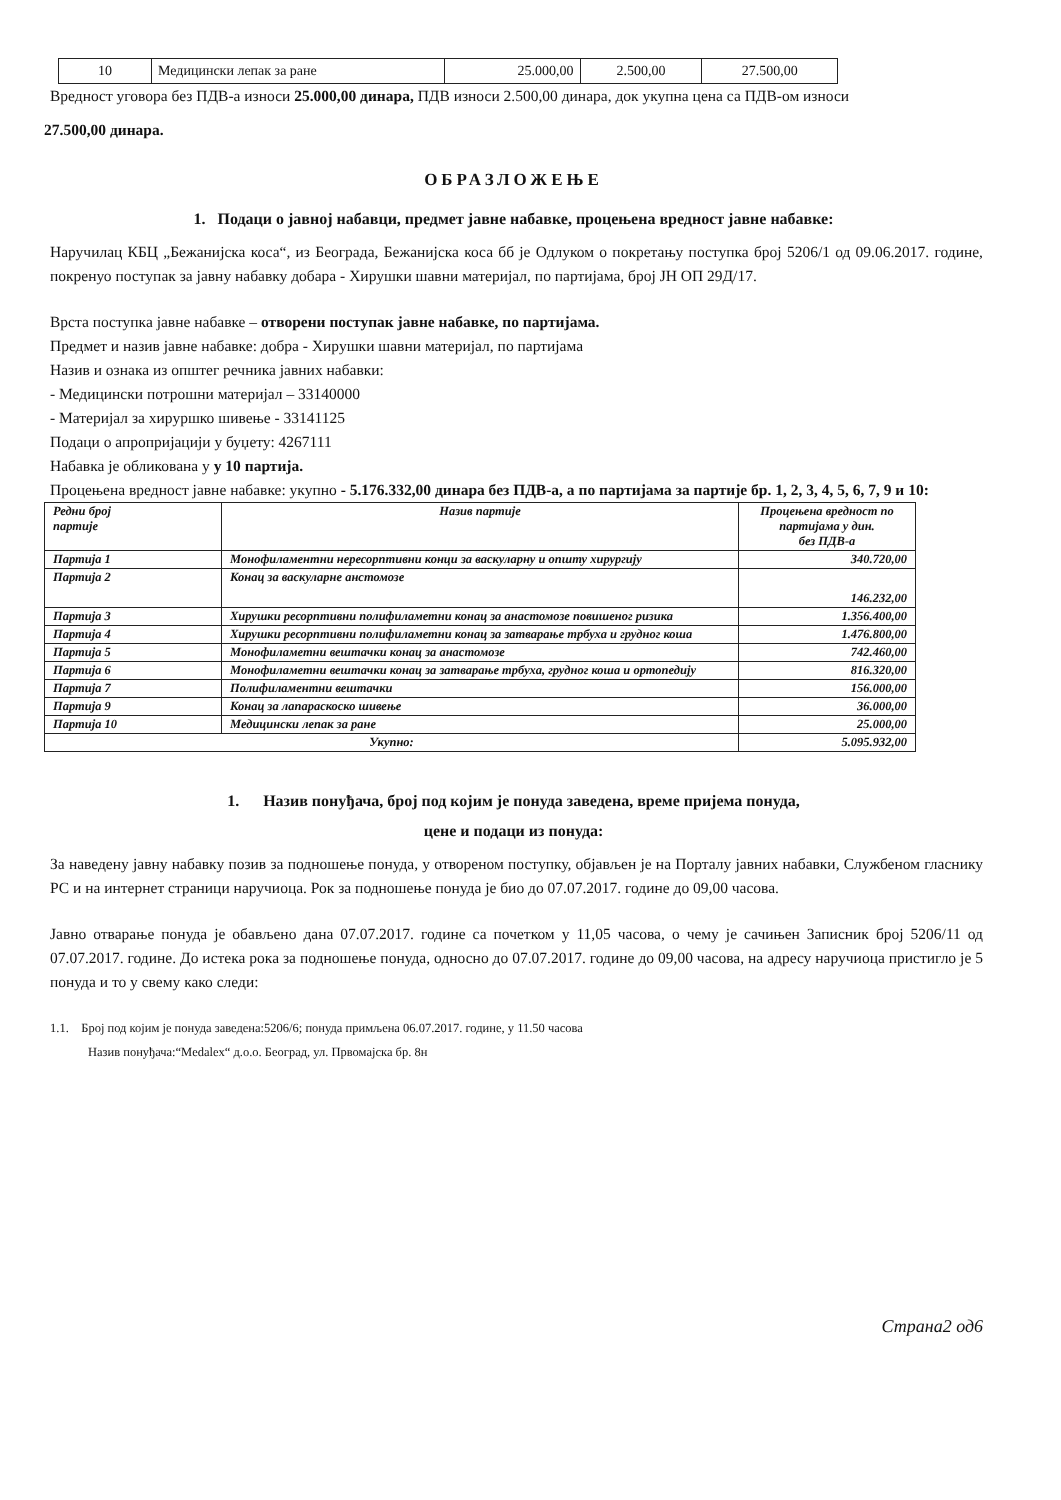| 10 | Медицински лепак за ране | 25.000,00 | 2.500,00 | 27.500,00 |
Вредност уговора без ПДВ-а износи 25.000,00 динара, ПДВ износи 2.500,00 динара, док укупна цена са ПДВ-ом износи
27.500,00 динара.
ОБРАЗЛОЖЕЊЕ
1. Подаци о јавној набавци, предмет јавне набавке, процењена вредност јавне набавке:
Наручилац КБЦ „Бежанијска коса“, из Београда, Бежанијска коса бб је Одлуком о покретању поступка број 5206/1 од 09.06.2017. године, покренуо поступак за јавну набавку добара - Хирушки шавни материјал, по партијама, број ЈН ОП 29Д/17.
Врста поступка јавне набавке – отворени поступак јавне набавке, по партијама.
Предмет и назив јавне набавке: добра - Хирушки шавни материјал, по партијама
Назив и ознака из општег речника јавних набавки:
- Медицински потрошни материјал – 33140000
- Материјал за хируршко шивење - 33141125
Подаци о апропријацији у буџету: 4267111
Набавка је обликована у у 10 партија.
Процењена вредност јавне набавке: укупно - 5.176.332,00 динара без ПДВ-а, а по партијама за партије бр. 1, 2, 3, 4, 5, 6, 7, 9 и 10:
| Редни број партије | Назив партије | Процењена вредност по партијама у дин. без ПДВ-а |
| --- | --- | --- |
| Партија 1 | Монофиламентни нересорптивни конци за васкуларну и општу хирургију | 340.720,00 |
| Партија 2 | Конац за васкуларне анстомозе | 146.232,00 |
| Партија 3 | Хирушки ресорптивни полифиламетни конац за анастомозе повишеног ризика | 1.356.400,00 |
| Партија 4 | Хирушки ресорптивни полифиламетни конац за затварање трбуха и грудног коша | 1.476.800,00 |
| Партија 5 | Монофиламетни вештачки конац за анастомозе | 742.460,00 |
| Партија 6 | Монофиламетни вештачки конац за затварање трбуха, грудног коша и ортопедију | 816.320,00 |
| Партија 7 | Полифиламентни вештачки | 156.000,00 |
| Партија 9 | Конац за лапараскоско шивење | 36.000,00 |
| Партија 10 | Медицински лепак за ране | 25.000,00 |
| Укупно: | | 5.095.932,00 |
1. Назив понуђача, број под којим је понуда заведена, време пријема понуда,
цене и подаци из понуда:
За наведену јавну набавку позив за подношење понуда, у отвореном поступку, објављен је на Порталу јавних набавки, Службеном гласнику РС и на интернет страници наручиоца. Рок за подношење понуда је био до 07.07.2017. године до 09,00 часова.
Јавно отварање понуда је обављено дана 07.07.2017. године са почетком у 11,05 часова, о чему је сачињен Записник број 5206/11 од 07.07.2017. године. До истека рока за подношење понуда, односно до 07.07.2017. године до 09,00 часова, на адресу наручиоца пристигло је 5 понуда и то у свему како следи:
1.1. Број под којим је понуда заведена:5206/6; понуда примљена 06.07.2017. године, у 11.50 часова
Назив понуђача:“Medalex“ д.о.о. Београд, ул. Првомајска бр. 8н
Страна2 од6